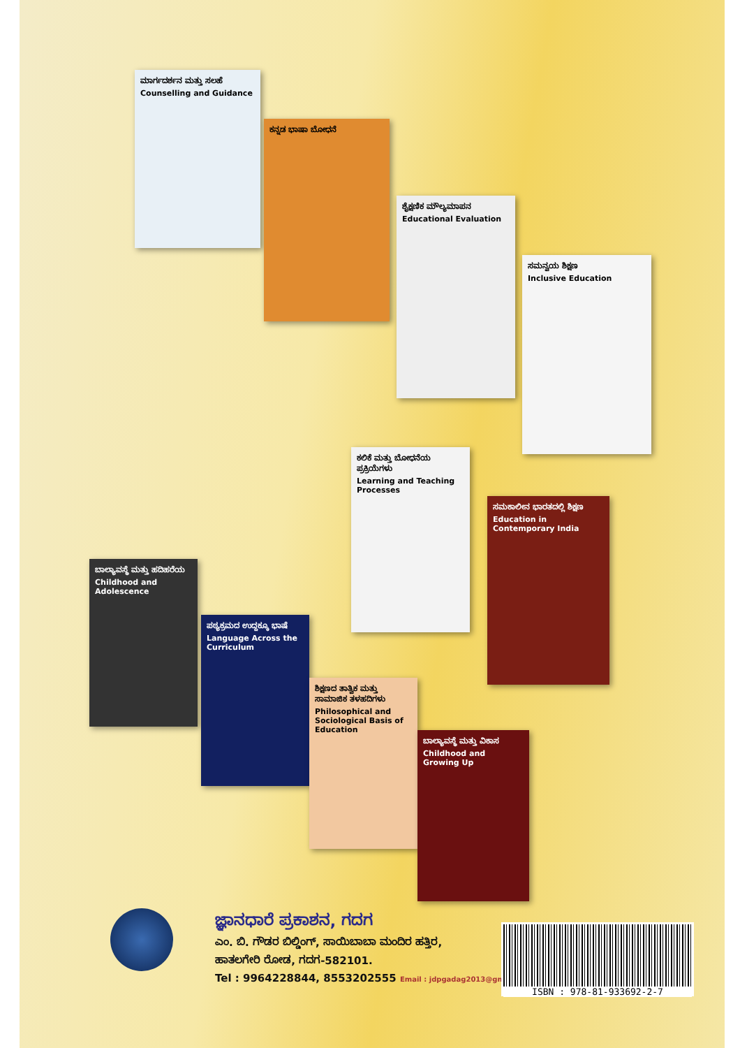ಮಾರ್ಗದರ್ಶನ ಮತ್ತು ಸಲಹೆ
Counselling and Guidance
ಕನ್ನಡ ಭಾಷಾ ಬೋಧನೆ
ಶೈಕ್ಷಣಿಕ ಮೌಲ್ಯಮಾಪನ
Educational Evaluation
ಸಮನ್ವಯ ಶಿಕ್ಷಣ
Inclusive Education
ಕಲಿಕೆ ಮತ್ತು ಬೋಧನೆಯ ಪ್ರಕ್ರಿಯೆಗಳು
Learning and Teaching Processes
ಸಮಕಾಲೀನ ಭಾರತದಲ್ಲಿ ಶಿಕ್ಷಣ
Education in Contemporary India
ಬಾಲ್ಯಾವಸ್ಥೆ ಮತ್ತು ಹದಿಹರೆಯ
Childhood and Adolescence
ಪಠ್ಯಕ್ರಮದ ಉದ್ದಕ್ಕೂ ಭಾಷೆ
Language Across the Curriculum
ಶಿಕ್ಷಣದ ತಾತ್ವಿಕ ಮತ್ತು ಸಾಮಾಜಿಕ ತಳಹದಿಗಳು
Philosophical and Sociological Basis of Education
ಬಾಲ್ಯಾವಸ್ಥೆ ಮತ್ತು ವಿಕಾಸ
Childhood and Growing Up
ಜ್ಞಾನಧಾರೆ ಪ್ರಕಾಶನ, ಗದಗ
ಎಂ. ಬಿ. ಗೌಡರ ಬಿಲ್ಡಿಂಗ್, ಸಾಯಿಬಾಬಾ ಮಂದಿರ ಹತ್ತಿರ,
ಹಾತಲಗೇರಿ ರೋಡ, ಗದಗ-582101.
Tel : 9964228844, 8553202555 Email : jdpgadag2013@gmail.com
ISBN : 978-81-933692-2-7